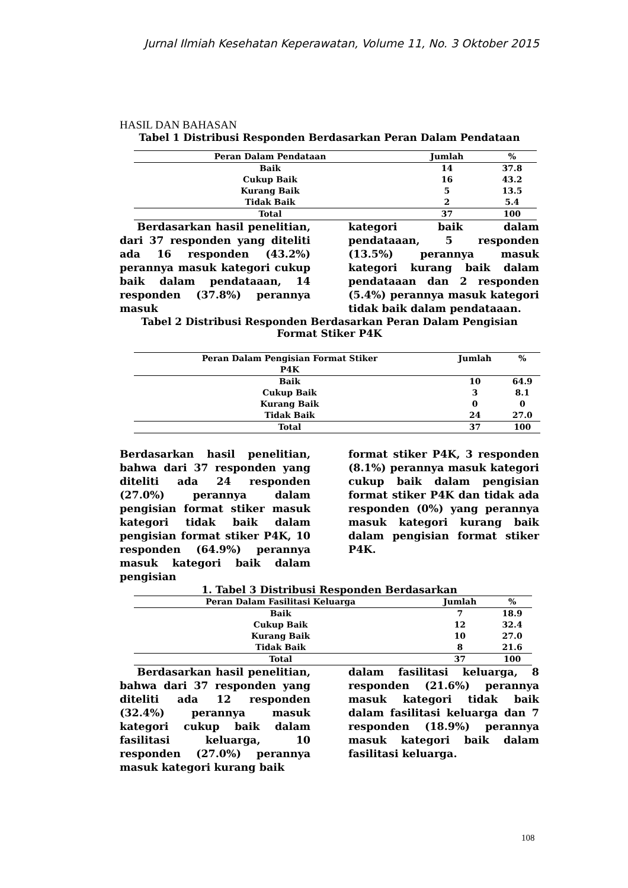Jurnal Ilmiah Kesehatan Keperawatan, Volume 11, No. 3 Oktober 2015
HASIL DAN BAHASAN
Tabel 1 Distribusi Responden Berdasarkan Peran Dalam Pendataan
| Peran Dalam Pendataan | Jumlah | % |
| --- | --- | --- |
| Baik | 14 | 37.8 |
| Cukup Baik | 16 | 43.2 |
| Kurang Baik | 5 | 13.5 |
| Tidak Baik | 2 | 5.4 |
| Total | 37 | 100 |
Berdasarkan hasil penelitian, dari 37 responden yang diteliti ada 16 responden (43.2%) perannya masuk kategori cukup baik dalam pendataaan, 14 responden (37.8%) perannya masuk
kategori baik dalam pendataaan, 5 responden (13.5%) perannya masuk kategori kurang baik dalam pendataaan dan 2 responden (5.4%) perannya masuk kategori tidak baik dalam pendataaan.
Tabel 2 Distribusi Responden Berdasarkan Peran Dalam Pengisian
Format Stiker P4K
| Peran Dalam Pengisian Format Stiker P4K | Jumlah | % |
| --- | --- | --- |
| Baik | 10 | 64.9 |
| Cukup Baik | 3 | 8.1 |
| Kurang Baik | 0 | 0 |
| Tidak Baik | 24 | 27.0 |
| Total | 37 | 100 |
Berdasarkan hasil penelitian, bahwa dari 37 responden yang diteliti ada 24 responden (27.0%) perannya dalam pengisian format stiker masuk kategori tidak baik dalam pengisian format stiker P4K, 10 responden (64.9%) perannya masuk kategori baik dalam pengisian
format stiker P4K, 3 responden (8.1%) perannya masuk kategori cukup baik dalam pengisian format stiker P4K dan tidak ada responden (0%) yang perannya masuk kategori kurang baik dalam pengisian format stiker P4K.
1. Tabel 3 Distribusi Responden Berdasarkan
| Peran Dalam Fasilitasi Keluarga | Jumlah | % |
| --- | --- | --- |
| Baik | 7 | 18.9 |
| Cukup Baik | 12 | 32.4 |
| Kurang Baik | 10 | 27.0 |
| Tidak Baik | 8 | 21.6 |
| Total | 37 | 100 |
Berdasarkan hasil penelitian, bahwa dari 37 responden yang diteliti ada 12 responden (32.4%) perannya masuk kategori cukup baik dalam fasilitasi keluarga, 10 responden (27.0%) perannya masuk kategori kurang baik
dalam fasilitasi keluarga, 8 responden (21.6%) perannya masuk kategori tidak baik dalam fasilitasi keluarga dan 7 responden (18.9%) perannya masuk kategori baik dalam fasilitasi keluarga.
108